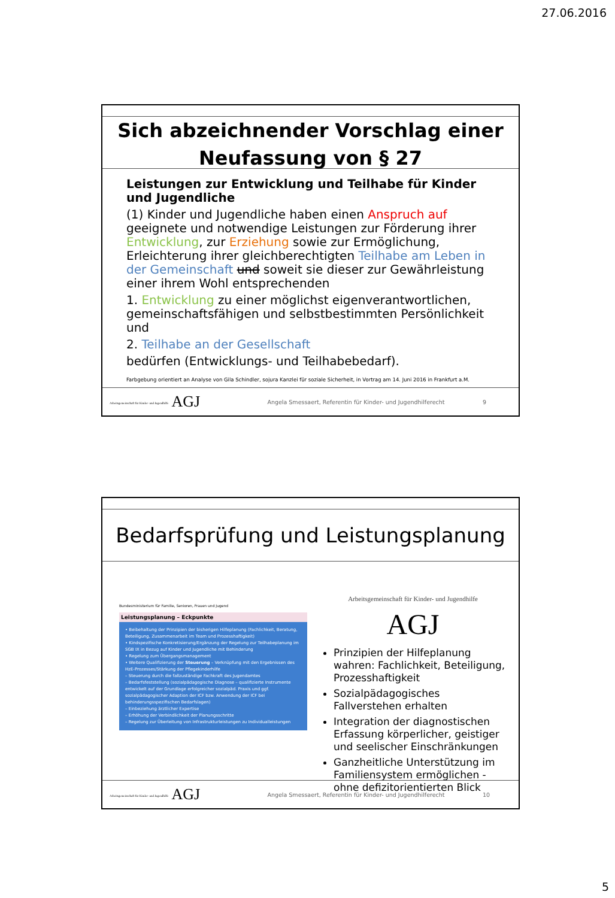27.06.2016
Sich abzeichnender Vorschlag einer
Neufassung von § 27
Leistungen zur Entwicklung und Teilhabe für Kinder und Jugendliche
(1) Kinder und Jugendliche haben einen Anspruch auf geeignete und notwendige Leistungen zur Förderung ihrer Entwicklung, zur Erziehung sowie zur Ermöglichung, Erleichterung ihrer gleichberechtigten Teilhabe am Leben in der Gemeinschaft und soweit sie dieser zur Gewährleistung einer ihrem Wohl entsprechenden
1. Entwicklung zu einer möglichst eigenverantwortlichen, gemeinschaftsfähigen und selbstbestimmten Persönlichkeit und
2. Teilhabe an der Gesellschaft
bedürfen (Entwicklungs- und Teilhabebedarf).
Farbgebung orientiert an Analyse von Gila Schindler, sojura Kanzlei für soziale Sicherheit, in Vortrag am 14. Juni 2016 in Frankfurt a.M.
Arbeitsgemeinschaft für Kinder- und Jugendhilfe AGJ
Angela Smessaert, Referentin für Kinder- und Jugendhilferecht
9
Bedarfsprüfung und Leistungsplanung
Bundesministerium für Familie, Senioren, Frauen und Jugend
Leistungsplanung – Eckpunkte
• Beibehaltung der Prinzipien der bisherigen Hilfeplanung (Fachlichkeit, Beratung, Beteiligung, Zusammenarbeit im Team und Prozesshaftigkeit)
• Kindspezifische Konkretisierung/Ergänzung der Regelung zur Teilhabeplanung im SGB IX in Bezug auf Kinder und Jugendliche mit Behinderung
• Regelung zum Übergangsmanagement
• Weitere Qualifizierung der Steuerung – Verknüpfung mit den Ergebnissen des HzE-Prozesses/Stärkung der Pflegekinderhilfe
– Steuerung durch die fallzuständige Fachkraft des Jugendamtes
– Bedarfsfeststellung (sozialpädagogische Diagnose – qualifizierte Instrumente entwickelt auf der Grundlage erfolgreicher sozialpäd. Praxis und ggf. sozialpädagogischer Adaption der ICF bzw. Anwendung der ICF bei behinderungsspezifischen Bedarfslagen)
– Einbeziehung ärztlicher Expertise
– Erhöhung der Verbindlichkeit der Planungsschritte
– Regelung zur Überleitung von Infrastrukturleistungen zu Individualleistungen
Arbeitsgemeinschaft für Kinder- und Jugendhilfe AGJ
Prinzipien der Hilfeplanung wahren: Fachlichkeit, Beteiligung, Prozesshaftigkeit
Sozialpädagogisches Fallverstehen erhalten
Integration der diagnostischen Erfassung körperlicher, geistiger und seelischer Einschränkungen
Ganzheitliche Unterstützung im Familiensystem ermöglichen - ohne defizitorientierten Blick
Arbeitsgemeinschaft für Kinder- und Jugendhilfe AGJ
Angela Smessaert, Referentin für Kinder- und Jugendhilferecht
10
5